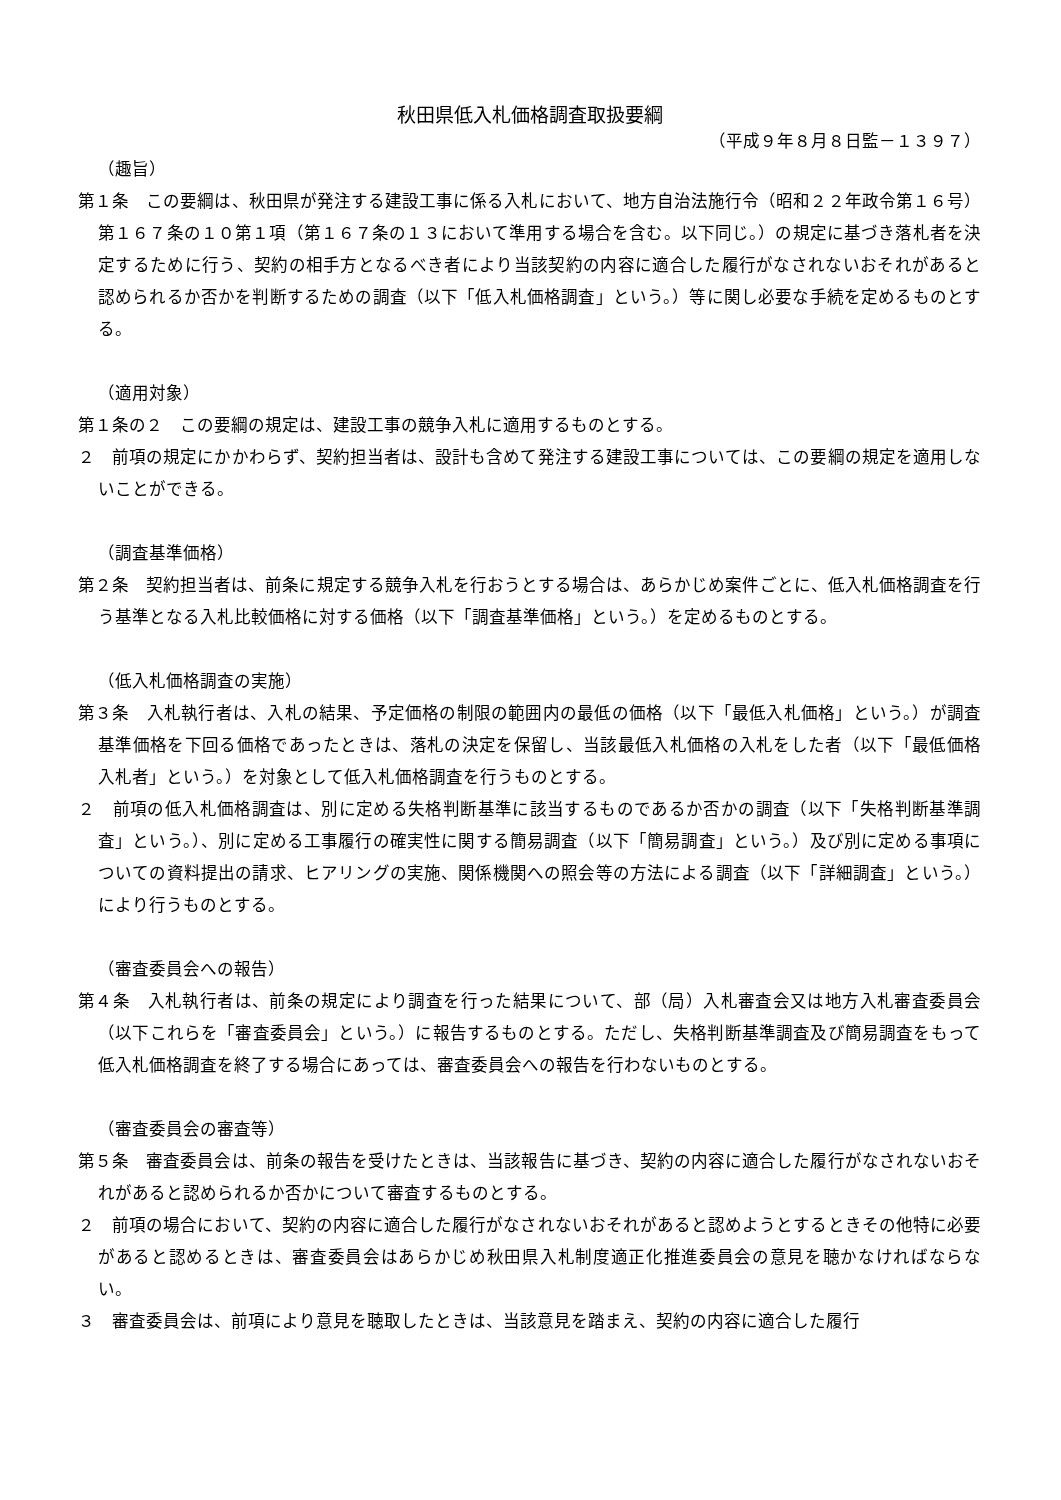秋田県低入札価格調査取扱要綱
（平成９年８月８日監－１３９７）
（趣旨）
第１条　この要綱は、秋田県が発注する建設工事に係る入札において、地方自治法施行令（昭和２２年政令第１６号）第１６７条の１０第１項（第１６７条の１３において準用する場合を含む。以下同じ。）の規定に基づき落札者を決定するために行う、契約の相手方となるべき者により当該契約の内容に適合した履行がなされないおそれがあると認められるか否かを判断するための調査（以下「低入札価格調査」という。）等に関し必要な手続を定めるものとする。
（適用対象）
第１条の２　この要綱の規定は、建設工事の競争入札に適用するものとする。
２　前項の規定にかかわらず、契約担当者は、設計も含めて発注する建設工事については、この要綱の規定を適用しないことができる。
（調査基準価格）
第２条　契約担当者は、前条に規定する競争入札を行おうとする場合は、あらかじめ案件ごとに、低入札価格調査を行う基準となる入札比較価格に対する価格（以下「調査基準価格」という。）を定めるものとする。
（低入札価格調査の実施）
第３条　入札執行者は、入札の結果、予定価格の制限の範囲内の最低の価格（以下「最低入札価格」という。）が調査基準価格を下回る価格であったときは、落札の決定を保留し、当該最低入札価格の入札をした者（以下「最低価格入札者」という。）を対象として低入札価格調査を行うものとする。
２　前項の低入札価格調査は、別に定める失格判断基準に該当するものであるか否かの調査（以下「失格判断基準調査」という。）、別に定める工事履行の確実性に関する簡易調査（以下「簡易調査」という。）及び別に定める事項についての資料提出の請求、ヒアリングの実施、関係機関への照会等の方法による調査（以下「詳細調査」という。）により行うものとする。
（審査委員会への報告）
第４条　入札執行者は、前条の規定により調査を行った結果について、部（局）入札審査会又は地方入札審査委員会（以下これらを「審査委員会」という。）に報告するものとする。ただし、失格判断基準調査及び簡易調査をもって低入札価格調査を終了する場合にあっては、審査委員会への報告を行わないものとする。
（審査委員会の審査等）
第５条　審査委員会は、前条の報告を受けたときは、当該報告に基づき、契約の内容に適合した履行がなされないおそれがあると認められるか否かについて審査するものとする。
２　前項の場合において、契約の内容に適合した履行がなされないおそれがあると認めようとするときその他特に必要があると認めるときは、審査委員会はあらかじめ秋田県入札制度適正化推進委員会の意見を聴かなければならない。
３　審査委員会は、前項により意見を聴取したときは、当該意見を踏まえ、契約の内容に適合した履行